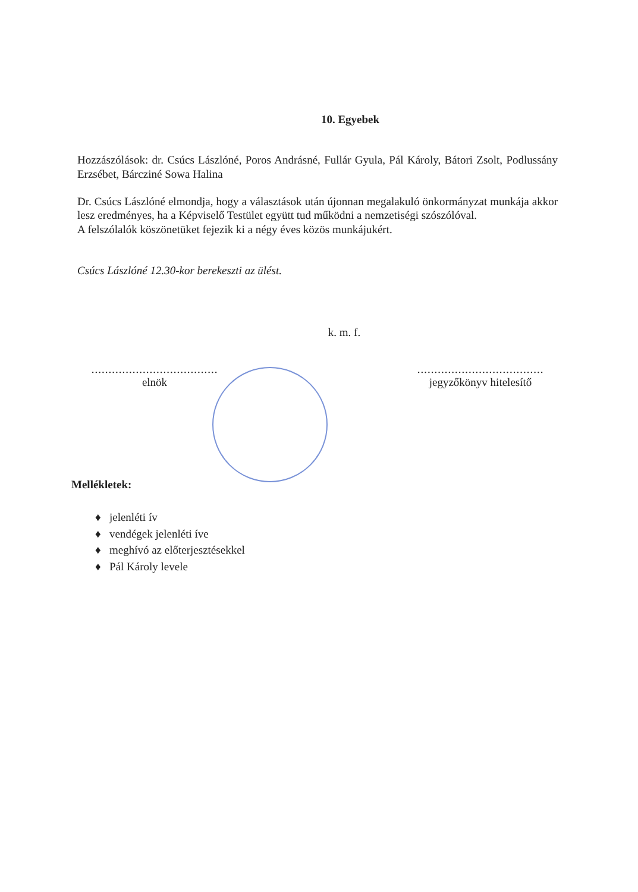10. Egyebek
Hozzászólások: dr. Csúcs Lászlóné, Poros Andrásné, Fullár Gyula, Pál Károly, Bátori Zsolt, Podlussány Erzsébet, Bárcziné Sowa Halina
Dr. Csúcs Lászlóné elmondja, hogy a választások után újonnan megalakuló önkormányzat munkája akkor lesz eredményes, ha a Képviselő Testület együtt tud működni a nemzetiségi szószólóval.
A felszólalók köszönetüket fejezik ki a négy éves közös munkájukért.
Csúcs Lászlóné 12.30-kor berekeszti az ülést.
k. m. f.
.....................................
elnök
.....................................
jegyzőkönyv hitelesítő
Mellékletek:
♦ jelenléti ív
♦ vendégek jelenléti íve
♦ meghívó az előterjesztésekkel
♦ Pál Károly levele